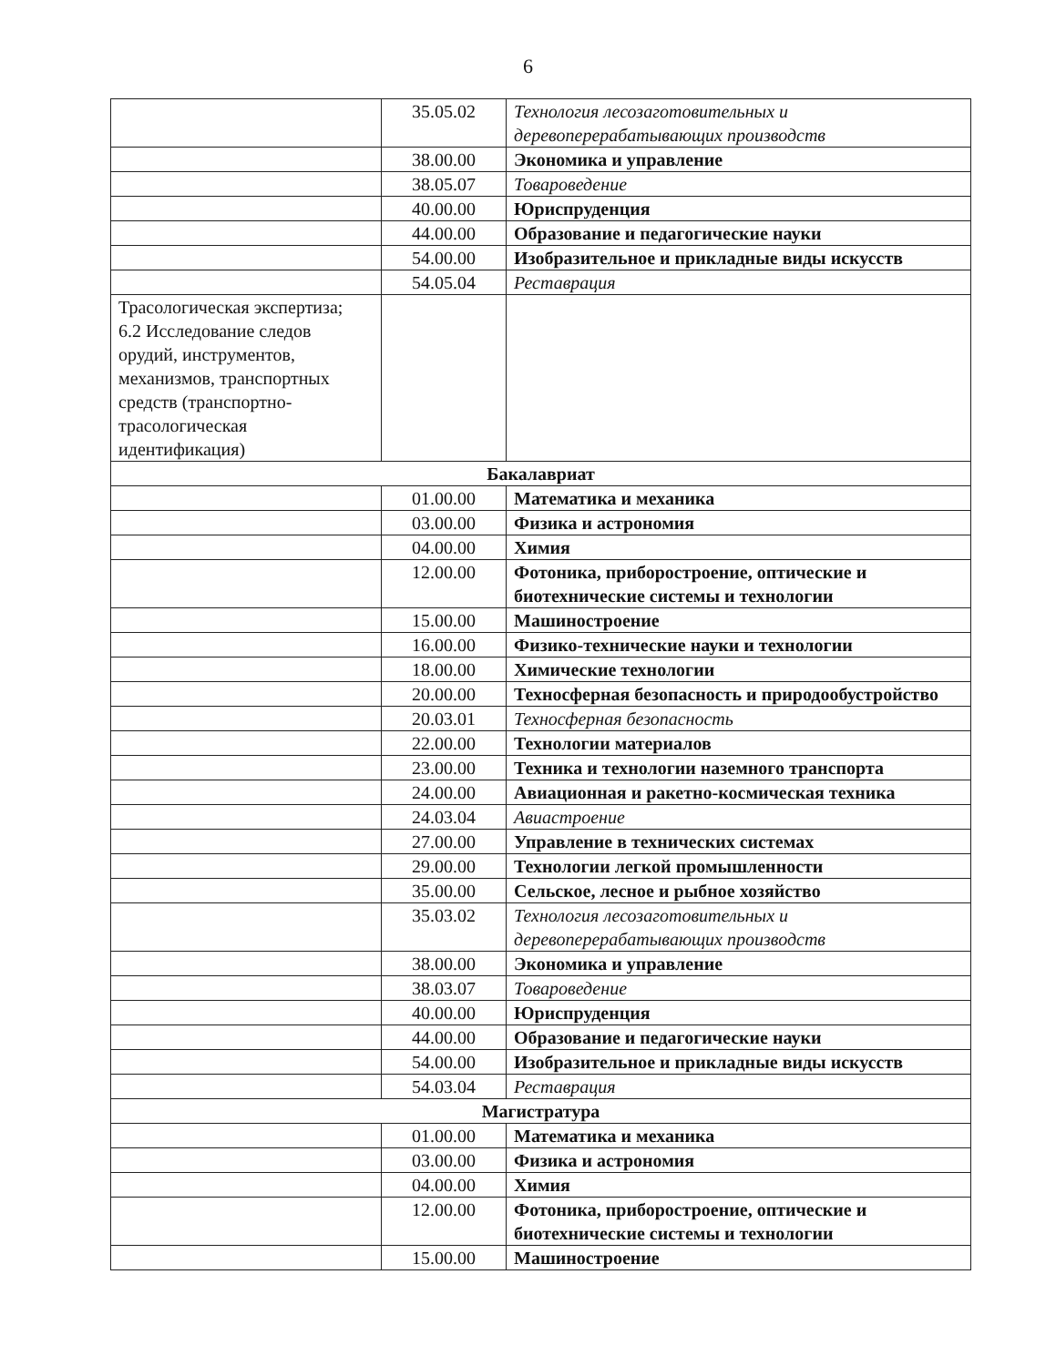6
| | 35.05.02 | Технология лесозаготовительных и деревоперерабатывающих производств |
| | 38.00.00 | Экономика и управление |
| | 38.05.07 | Товароведение |
| | 40.00.00 | Юриспруденция |
| | 44.00.00 | Образование и педагогические науки |
| | 54.00.00 | Изобразительное и прикладные виды искусств |
| | 54.05.04 | Реставрация |
| Трасологическая экспертиза; 6.2 Исследование следов орудий, инструментов, механизмов, транспортных средств (транспортно-трасологическая идентификация) | | |
| Бакалавриат | | |
| | 01.00.00 | Математика и механика |
| | 03.00.00 | Физика и астрономия |
| | 04.00.00 | Химия |
| | 12.00.00 | Фотоника, приборостроение, оптические и биотехнические системы и технологии |
| | 15.00.00 | Машиностроение |
| | 16.00.00 | Физико-технические науки и технологии |
| | 18.00.00 | Химические технологии |
| | 20.00.00 | Техносферная безопасность и природообустройство |
| | 20.03.01 | Техносферная безопасность |
| | 22.00.00 | Технологии материалов |
| | 23.00.00 | Техника и технологии наземного транспорта |
| | 24.00.00 | Авиационная и ракетно-космическая техника |
| | 24.03.04 | Авиастроение |
| | 27.00.00 | Управление в технических системах |
| | 29.00.00 | Технологии легкой промышленности |
| | 35.00.00 | Сельское, лесное и рыбное хозяйство |
| | 35.03.02 | Технология лесозаготовительных и деревоперерабатывающих производств |
| | 38.00.00 | Экономика и управление |
| | 38.03.07 | Товароведение |
| | 40.00.00 | Юриспруденция |
| | 44.00.00 | Образование и педагогические науки |
| | 54.00.00 | Изобразительное и прикладные виды искусств |
| | 54.03.04 | Реставрация |
| Магистратура | | |
| | 01.00.00 | Математика и механика |
| | 03.00.00 | Физика и астрономия |
| | 04.00.00 | Химия |
| | 12.00.00 | Фотоника, приборостроение, оптические и биотехнические системы и технологии |
| | 15.00.00 | Машиностроение |